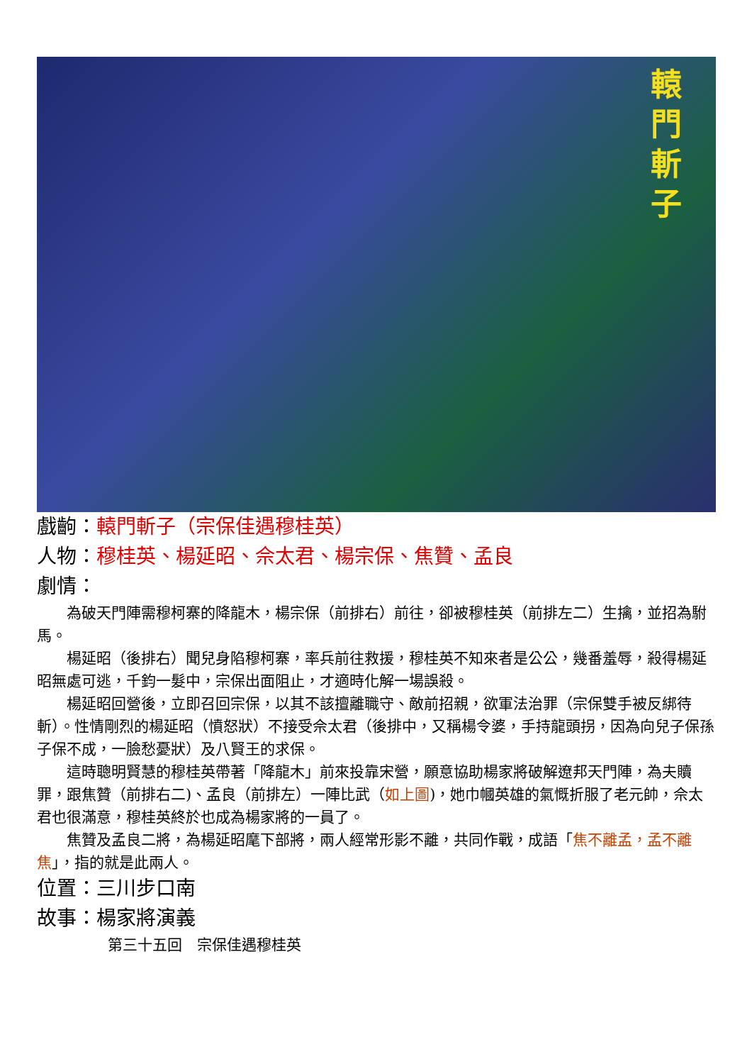轅 門 斬 子
戲齣：轅門斬子（宗保佳遇穆桂英）
人物：穆桂英、楊延昭、佘太君、楊宗保、焦贊、孟良
劇情：
為破天門陣需穆柯寨的降龍木，楊宗保（前排右）前往，卻被穆桂英（前排左二）生擒，並招為駙馬。
楊延昭（後排右）聞兒身陷穆柯寨，率兵前往救援，穆桂英不知來者是公公，幾番羞辱，殺得楊延昭無處可逃，千鈞一髮中，宗保出面阻止，才適時化解一場誤殺。
楊延昭回營後，立即召回宗保，以其不該擅離職守、敵前招親，欲軍法治罪（宗保雙手被反綁待斬）。性情剛烈的楊延昭（憤怒狀）不接受佘太君（後排中，又稱楊令婆，手持龍頭拐，因為向兒子保孫子保不成，一臉愁憂狀）及八賢王的求保。
這時聰明賢慧的穆桂英帶著「降龍木」前來投靠宋營，願意協助楊家將破解遼邦天門陣，為夫贖罪，跟焦贊（前排右二)、孟良（前排左）一陣比武（如上圖)，她巾幗英雄的氣慨折服了老元帥，佘太君也很滿意，穆桂英終於也成為楊家將的一員了。
焦贊及孟良二將，為楊延昭麾下部將，兩人經常形影不離，共同作戰，成語「焦不離孟，孟不離焦」，指的就是此兩人。
位置：三川步口南
故事：楊家將演義
第三十五回　宗保佳遇穆桂英